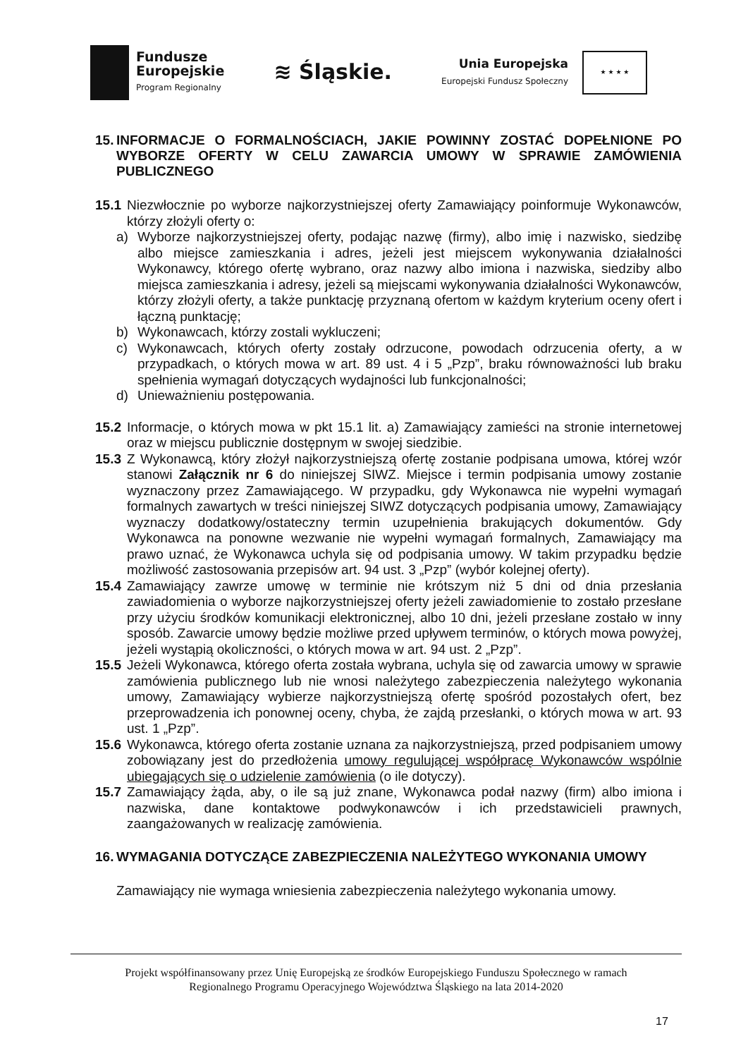Fundusze
Europejskie
Program Regionalny
≋ Śląskie.
Unia Europejska
Europejski Fundusz Społeczny
★ ★ ★ ★
15. INFORMACJE O FORMALNOŚCIACH, JAKIE POWINNY ZOSTAĆ DOPEŁNIONE PO WYBORZE OFERTY W CELU ZAWARCIA UMOWY W SPRAWIE ZAMÓWIENIA PUBLICZNEGO
15.1 Niezwłocznie po wyborze najkorzystniejszej oferty Zamawiający poinformuje Wykonawców, którzy złożyli oferty o:
a) Wyborze najkorzystniejszej oferty, podając nazwę (firmy), albo imię i nazwisko, siedzibę albo miejsce zamieszkania i adres, jeżeli jest miejscem wykonywania działalności Wykonawcy, którego ofertę wybrano, oraz nazwy albo imiona i nazwiska, siedziby albo miejsca zamieszkania i adresy, jeżeli są miejscami wykonywania działalności Wykonawców, którzy złożyli oferty, a także punktację przyznaną ofertom w każdym kryterium oceny ofert i łączną punktację;
b) Wykonawcach, którzy zostali wykluczeni;
c) Wykonawcach, których oferty zostały odrzucone, powodach odrzucenia oferty, a w przypadkach, o których mowa w art. 89 ust. 4 i 5 „Pzp”, braku równoważności lub braku spełnienia wymagań dotyczących wydajności lub funkcjonalności;
d) Unieważnieniu postępowania.
15.2 Informacje, o których mowa w pkt 15.1 lit. a) Zamawiający zamieści na stronie internetowej oraz w miejscu publicznie dostępnym w swojej siedzibie.
15.3 Z Wykonawcą, który złożył najkorzystniejszą ofertę zostanie podpisana umowa, której wzór stanowi Załącznik nr 6 do niniejszej SIWZ. Miejsce i termin podpisania umowy zostanie wyznaczony przez Zamawiającego. W przypadku, gdy Wykonawca nie wypełni wymagań formalnych zawartych w treści niniejszej SIWZ dotyczących podpisania umowy, Zamawiający wyznaczy dodatkowy/ostateczny termin uzupełnienia brakujących dokumentów. Gdy Wykonawca na ponowne wezwanie nie wypełni wymagań formalnych, Zamawiający ma prawo uznać, że Wykonawca uchyla się od podpisania umowy. W takim przypadku będzie możliwość zastosowania przepisów art. 94 ust. 3 „Pzp” (wybór kolejnej oferty).
15.4 Zamawiający zawrze umowę w terminie nie krótszym niż 5 dni od dnia przesłania zawiadomienia o wyborze najkorzystniejszej oferty jeżeli zawiadomienie to zostało przesłane przy użyciu środków komunikacji elektronicznej, albo 10 dni, jeżeli przesłane zostało w inny sposób. Zawarcie umowy będzie możliwe przed upływem terminów, o których mowa powyżej, jeżeli wystąpią okoliczności, o których mowa w art. 94 ust. 2 „Pzp”.
15.5 Jeżeli Wykonawca, którego oferta została wybrana, uchyla się od zawarcia umowy w sprawie zamówienia publicznego lub nie wnosi należytego zabezpieczenia należytego wykonania umowy, Zamawiający wybierze najkorzystniejszą ofertę spośród pozostałych ofert, bez przeprowadzenia ich ponownej oceny, chyba, że zajdą przesłanki, o których mowa w art. 93 ust. 1 „Pzp”.
15.6 Wykonawca, którego oferta zostanie uznana za najkorzystniejszą, przed podpisaniem umowy zobowiązany jest do przedłożenia umowy regulującej współpracę Wykonawców wspólnie ubiegających się o udzielenie zamówienia (o ile dotyczy).
15.7 Zamawiający żąda, aby, o ile są już znane, Wykonawca podał nazwy (firm) albo imiona i nazwiska, dane kontaktowe podwykonawców i ich przedstawicieli prawnych, zaangażowanych w realizację zamówienia.
16. WYMAGANIA DOTYCZĄCE ZABEZPIECZENIA NALEŻYTEGO WYKONANIA UMOWY
Zamawiający nie wymaga wniesienia zabezpieczenia należytego wykonania umowy.
Projekt współfinansowany przez Unię Europejską ze środków Europejskiego Funduszu Społecznego w ramach
Regionalnego Programu Operacyjnego Województwa Śląskiego na lata 2014-2020
17